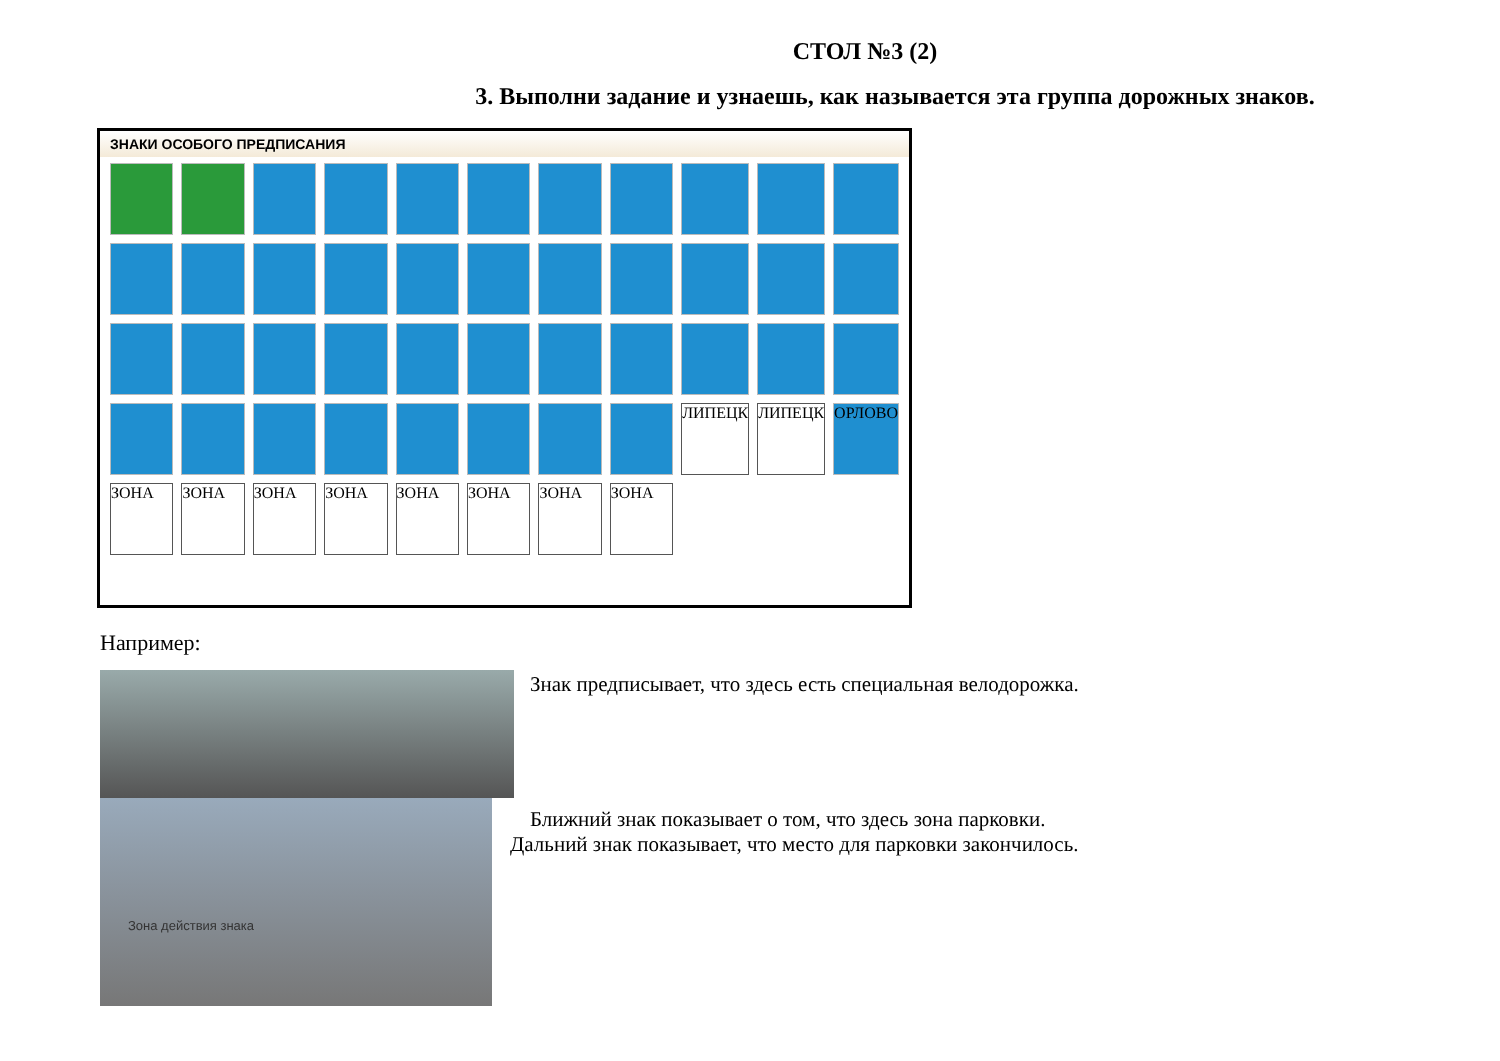СТОЛ №3 (2)
3. Выполни задание и узнаешь, как называется эта группа дорожных знаков.
ЗНАКИ ОСОБОГО ПРЕДПИСАНИЯ
ЛИПЕЦК
ЛИПЕЦК
ОРЛОВО
ЗОНА
ЗОНА
ЗОНА
ЗОНА
ЗОНА
ЗОНА
ЗОНА
ЗОНА
Например:
Зона действия знака
Знак предписывает, что здесь есть специальная велодорожка.
Ближний знак показывает о том, что здесь зона парковки.
Дальний знак показывает, что место для парковки закончилось.